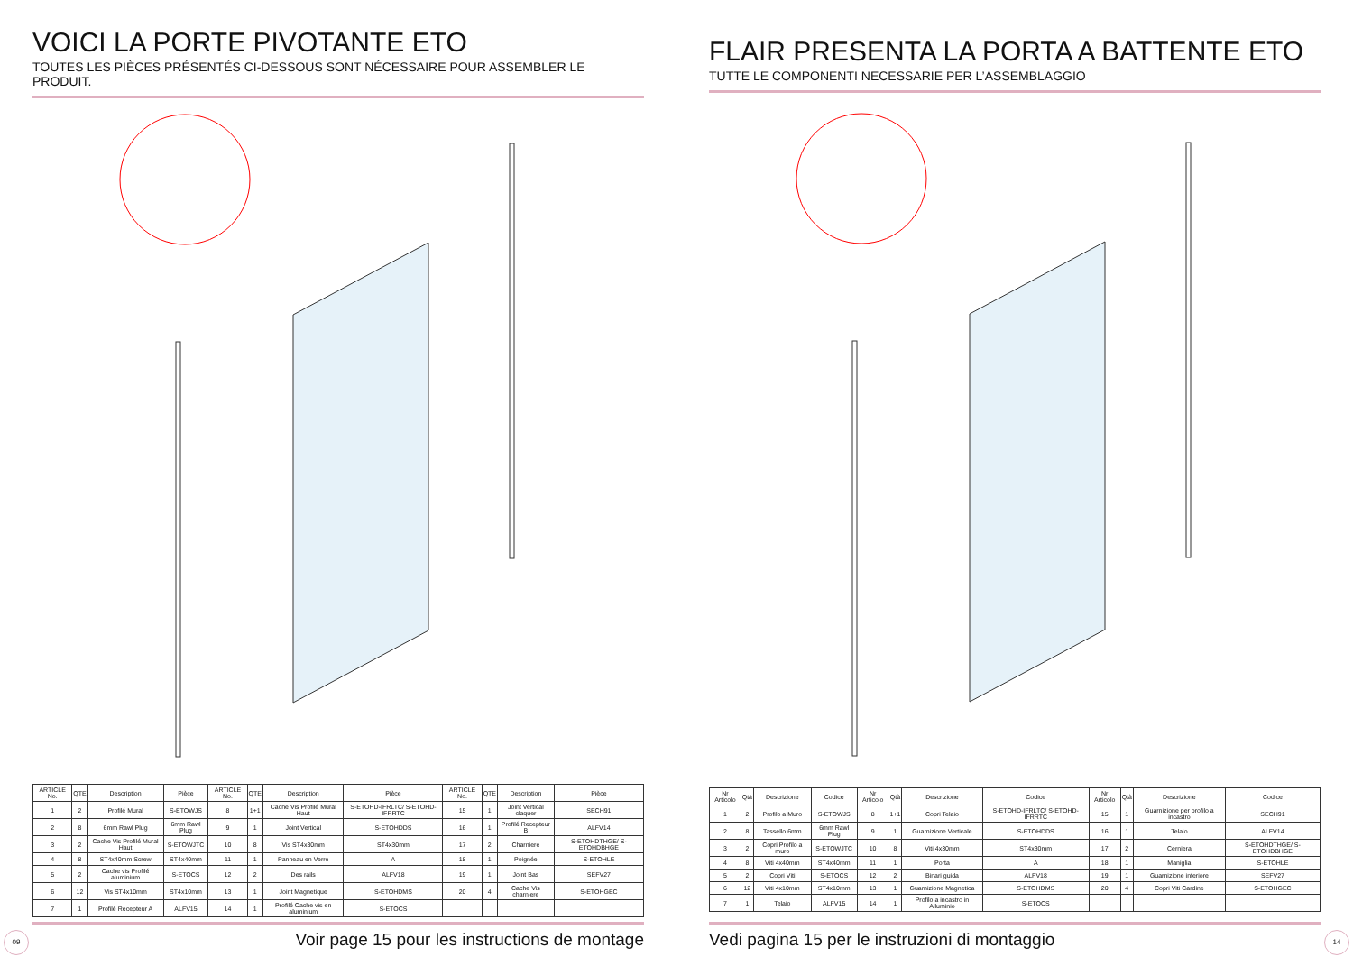VOICI LA PORTE PIVOTANTE ETO
TOUTES LES PIÈCES PRÉSENTÉS CI-DESSOUS SONT NÉCESSAIRE POUR ASSEMBLER LE PRODUIT.
| ARTICLE No. | QTE | Description | Pièce | ARTICLE No. | QTE | Description | Pièce | ARTICLE No. | QTE | Description | Pièce |
| --- | --- | --- | --- | --- | --- | --- | --- | --- | --- | --- | --- |
| 1 | 2 | Profilé Mural | S-ETOWJS | 8 | 1+1 | Cache Vis Profilé Mural Haut | S-ETOHD-IFRLTC/ S-ETOHD-IFRRTC | 15 | 1 | Joint Vertical claquer | SECH91 |
| 2 | 8 | 6mm Rawl Plug | 6mm Rawl Plug | 9 | 1 | Joint Vertical | S-ETOHDDS | 16 | 1 | Profilé Recepteur B | ALFV14 |
| 3 | 2 | Cache Vis Profilé Mural Haut | S-ETOWJTC | 10 | 8 | Vis ST4x30mm | ST4x30mm | 17 | 2 | Charniere | S-ETOHDTHGE/ S-ETOHDBHGE |
| 4 | 8 | ST4x40mm Screw | ST4x40mm | 11 | 1 | Panneau en Verre | A | 18 | 1 | Poignée | S-ETOHLE |
| 5 | 2 | Cache vis Profilé aluminium | S-ETOCS | 12 | 2 | Des rails | ALFV18 | 19 | 1 | Joint Bas | SEFV27 |
| 6 | 12 | Vis ST4x10mm | ST4x10mm | 13 | 1 | Joint Magnetique | S-ETOHDMS | 20 | 4 | Cache Vis charniere | S-ETOHGEC |
| 7 | 1 | Profilé Recepteur A | ALFV15 | 14 | 1 | Profilé Cache vis en aluminium | S-ETOCS | | | | |
Voir page 15 pour les instructions de montage
09
FLAIR PRESENTA LA PORTA A BATTENTE ETO
TUTTE LE COMPONENTI NECESSARIE PER L’ASSEMBLAGGIO
| Nr Articolo | Qtà | Descrizione | Codice | Nr Articolo | Qtà | Descrizione | Codice | Nr Articolo | Qtà | Descrizione | Codice |
| --- | --- | --- | --- | --- | --- | --- | --- | --- | --- | --- | --- |
| 1 | 2 | Profilo a Muro | S-ETOWJS | 8 | 1+1 | Copri Telaio | S-ETOHD-IFRLTC/ S-ETOHD-IFRRTC | 15 | 1 | Guarnizione per profilo a incastro | SECH91 |
| 2 | 8 | Tassello 6mm | 6mm Rawl Plug | 9 | 1 | Guarnizione Verticale | S-ETOHDDS | 16 | 1 | Telaio | ALFV14 |
| 3 | 2 | Copri Profilo a muro | S-ETOWJTC | 10 | 8 | Viti 4x30mm | ST4x30mm | 17 | 2 | Cerniera | S-ETOHDTHGE/ S-ETOHDBHGE |
| 4 | 8 | Viti 4x40mm | ST4x40mm | 11 | 1 | Porta | A | 18 | 1 | Maniglia | S-ETOHLE |
| 5 | 2 | Copri Viti | S-ETOCS | 12 | 2 | Binari guida | ALFV18 | 19 | 1 | Guarnizione inferiore | SEFV27 |
| 6 | 12 | Viti 4x10mm | ST4x10mm | 13 | 1 | Guarnizione Magnetica | S-ETOHDMS | 20 | 4 | Copri Viti Cardine | S-ETOHGEC |
| 7 | 1 | Telaio | ALFV15 | 14 | 1 | Profilo a incastro in Alluminio | S-ETOCS | | | | |
Vedi pagina 15 per le instruzioni di montaggio
14